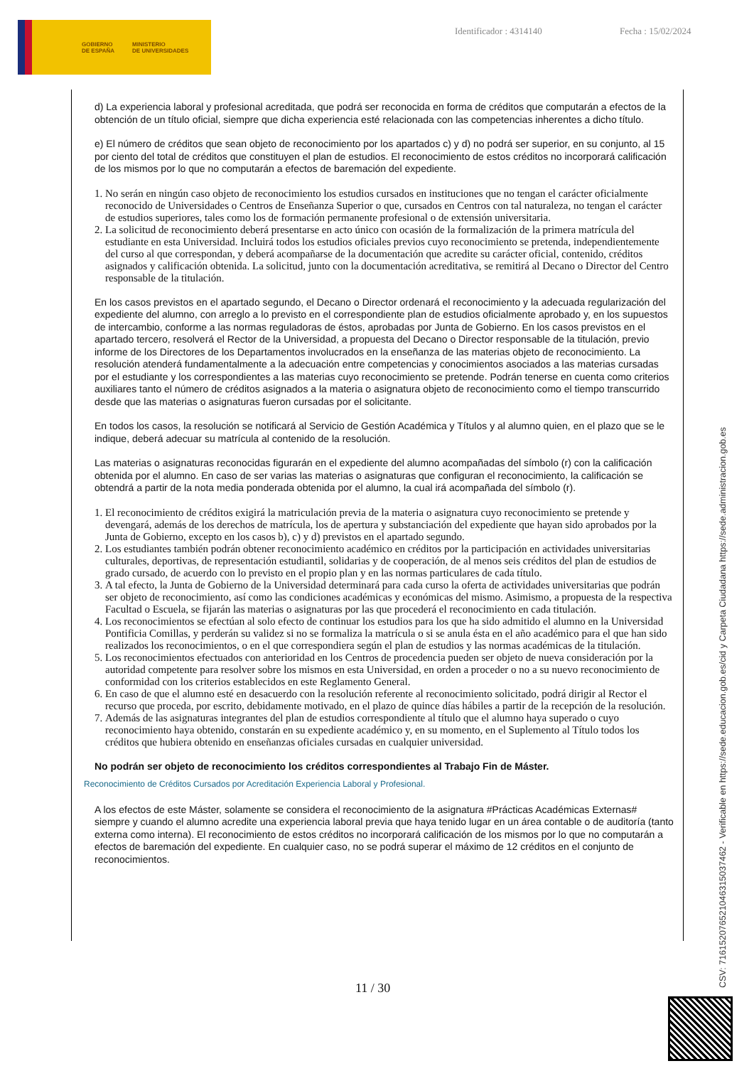GOBIERNO
DE ESPAÑA MINISTERIO
DE UNIVERSIDADES
Identificador : 4314140 Fecha : 15/02/2024
d) La experiencia laboral y profesional acreditada, que podrá ser reconocida en forma de créditos que computarán a efectos de la obtención de un título oficial, siempre que dicha experiencia esté relacionada con las competencias inherentes a dicho título.
e) El número de créditos que sean objeto de reconocimiento por los apartados c) y d) no podrá ser superior, en su conjunto, al 15 por ciento del total de créditos que constituyen el plan de estudios. El reconocimiento de estos créditos no incorporará calificación de los mismos por lo que no computarán a efectos de baremación del expediente.
1. No serán en ningún caso objeto de reconocimiento los estudios cursados en instituciones que no tengan el carácter oficialmente reconocido de Universidades o Centros de Enseñanza Superior o que, cursados en Centros con tal naturaleza, no tengan el carácter de estudios superiores, tales como los de formación permanente profesional o de extensión universitaria.
2. La solicitud de reconocimiento deberá presentarse en acto único con ocasión de la formalización de la primera matrícula del estudiante en esta Universidad. Incluirá todos los estudios oficiales previos cuyo reconocimiento se pretenda, independientemente del curso al que correspondan, y deberá acompañarse de la documentación que acredite su carácter oficial, contenido, créditos asignados y calificación obtenida. La solicitud, junto con la documentación acreditativa, se remitirá al Decano o Director del Centro responsable de la titulación.
En los casos previstos en el apartado segundo, el Decano o Director ordenará el reconocimiento y la adecuada regularización del expediente del alumno, con arreglo a lo previsto en el correspondiente plan de estudios oficialmente aprobado y, en los supuestos de intercambio, conforme a las normas reguladoras de éstos, aprobadas por Junta de Gobierno. En los casos previstos en el apartado tercero, resolverá el Rector de la Universidad, a propuesta del Decano o Director responsable de la titulación, previo informe de los Directores de los Departamentos involucrados en la enseñanza de las materias objeto de reconocimiento. La resolución atenderá fundamentalmente a la adecuación entre competencias y conocimientos asociados a las materias cursadas por el estudiante y los correspondientes a las materias cuyo reconocimiento se pretende. Podrán tenerse en cuenta como criterios auxiliares tanto el número de créditos asignados a la materia o asignatura objeto de reconocimiento como el tiempo transcurrido desde que las materias o asignaturas fueron cursadas por el solicitante.
En todos los casos, la resolución se notificará al Servicio de Gestión Académica y Títulos y al alumno quien, en el plazo que se le indique, deberá adecuar su matrícula al contenido de la resolución.
Las materias o asignaturas reconocidas figurarán en el expediente del alumno acompañadas del símbolo (r) con la calificación obtenida por el alumno. En caso de ser varias las materias o asignaturas que configuran el reconocimiento, la calificación se obtendrá a partir de la nota media ponderada obtenida por el alumno, la cual irá acompañada del símbolo (r).
1. El reconocimiento de créditos exigirá la matriculación previa de la materia o asignatura cuyo reconocimiento se pretende y devengará, además de los derechos de matrícula, los de apertura y substanciación del expediente que hayan sido aprobados por la Junta de Gobierno, excepto en los casos b), c) y d) previstos en el apartado segundo.
2. Los estudiantes también podrán obtener reconocimiento académico en créditos por la participación en actividades universitarias culturales, deportivas, de representación estudiantil, solidarias y de cooperación, de al menos seis créditos del plan de estudios de grado cursado, de acuerdo con lo previsto en el propio plan y en las normas particulares de cada título.
3. A tal efecto, la Junta de Gobierno de la Universidad determinará para cada curso la oferta de actividades universitarias que podrán ser objeto de reconocimiento, así como las condiciones académicas y económicas del mismo. Asimismo, a propuesta de la respectiva Facultad o Escuela, se fijarán las materias o asignaturas por las que procederá el reconocimiento en cada titulación.
4. Los reconocimientos se efectúan al solo efecto de continuar los estudios para los que ha sido admitido el alumno en la Universidad Pontificia Comillas, y perderán su validez si no se formaliza la matrícula o si se anula ésta en el año académico para el que han sido realizados los reconocimientos, o en el que correspondiera según el plan de estudios y las normas académicas de la titulación.
5. Los reconocimientos efectuados con anterioridad en los Centros de procedencia pueden ser objeto de nueva consideración por la autoridad competente para resolver sobre los mismos en esta Universidad, en orden a proceder o no a su nuevo reconocimiento de conformidad con los criterios establecidos en este Reglamento General.
6. En caso de que el alumno esté en desacuerdo con la resolución referente al reconocimiento solicitado, podrá dirigir al Rector el recurso que proceda, por escrito, debidamente motivado, en el plazo de quince días hábiles a partir de la recepción de la resolución.
7. Además de las asignaturas integrantes del plan de estudios correspondiente al título que el alumno haya superado o cuyo reconocimiento haya obtenido, constarán en su expediente académico y, en su momento, en el Suplemento al Título todos los créditos que hubiera obtenido en enseñanzas oficiales cursadas en cualquier universidad.
No podrán ser objeto de reconocimiento los créditos correspondientes al Trabajo Fin de Máster.
Reconocimiento de Créditos Cursados por Acreditación Experiencia Laboral y Profesional.
A los efectos de este Máster, solamente se considera el reconocimiento de la asignatura #Prácticas Académicas Externas# siempre y cuando el alumno acredite una experiencia laboral previa que haya tenido lugar en un área contable o de auditoría (tanto externa como interna). El reconocimiento de estos créditos no incorporará calificación de los mismos por lo que no computarán a efectos de baremación del expediente. En cualquier caso, no se podrá superar el máximo de 12 créditos en el conjunto de reconocimientos.
11 / 30 CSV: 716152076521046315037462 - Verificable en https://sede.educacion.gob.es/cid y Carpeta Ciudadana https://sede.administracion.gob.es